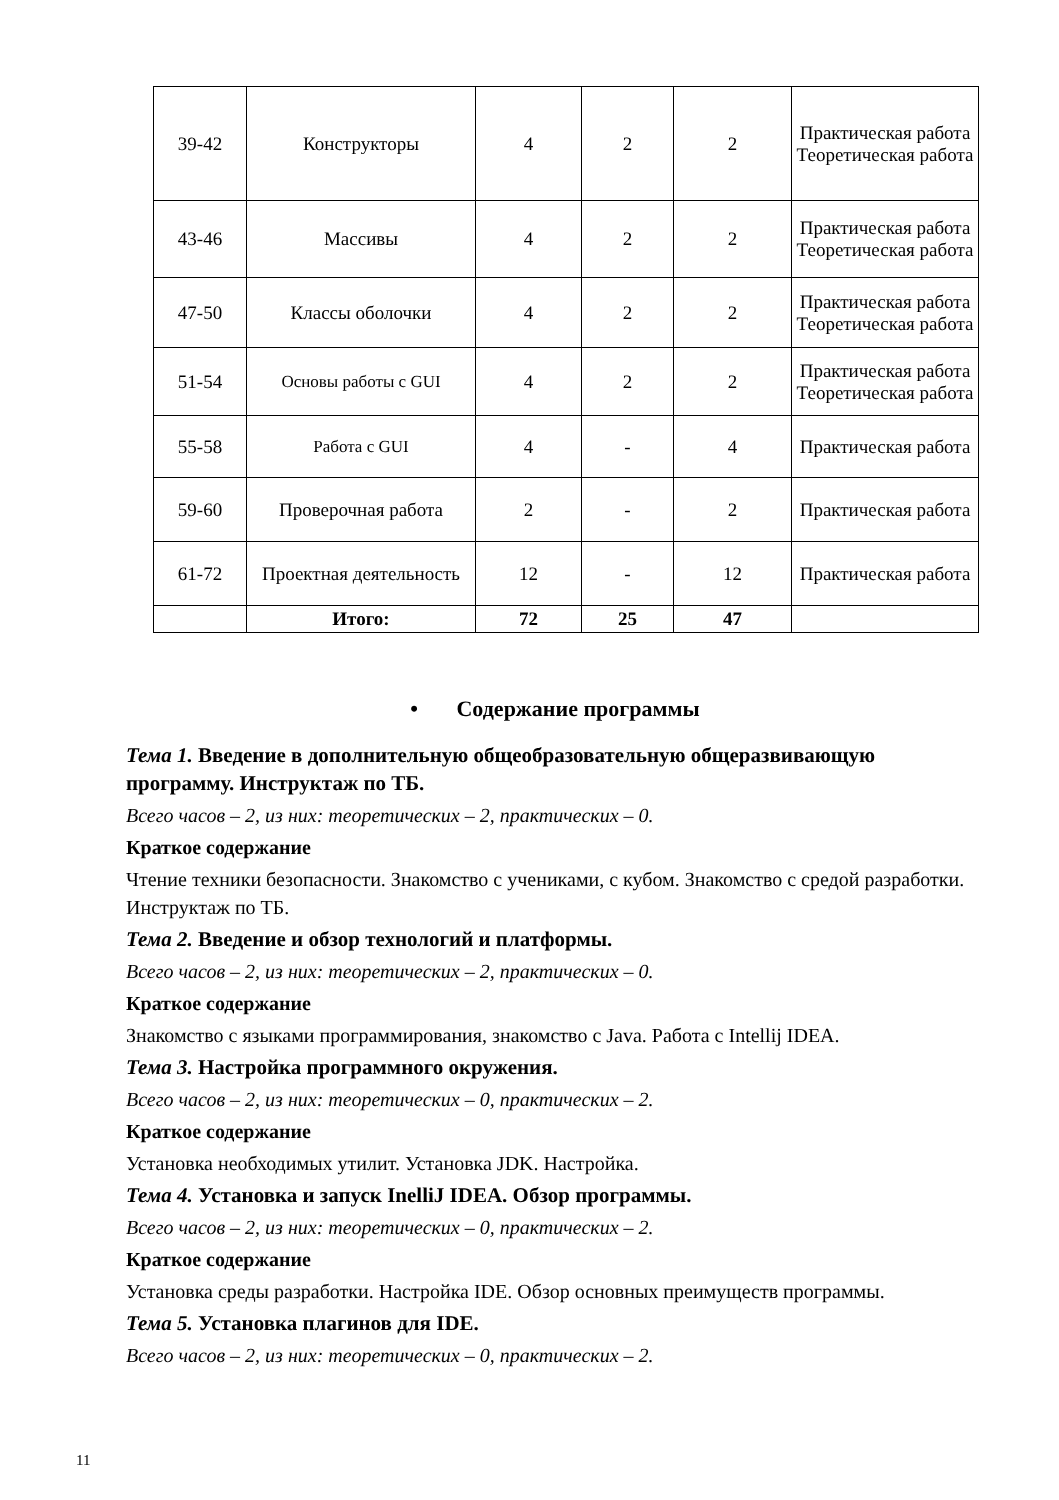| 39-42 | Конструкторы | 4 | 2 | 2 | Практическая работа Теоретическая работа |
| 43-46 | Массивы | 4 | 2 | 2 | Практическая работа Теоретическая работа |
| 47-50 | Классы оболочки | 4 | 2 | 2 | Практическая работа Теоретическая работа |
| 51-54 | Основы работы с GUI | 4 | 2 | 2 | Практическая работа Теоретическая работа |
| 55-58 | Работа с GUI | 4 | - | 4 | Практическая работа |
| 59-60 | Проверочная работа | 2 | - | 2 | Практическая работа |
| 61-72 | Проектная деятельность | 12 | - | 12 | Практическая работа |
| | Итого: | 72 | 25 | 47 | |
• Содержание программы
Тема 1. Введение в дополнительную общеобразовательную общеразвивающую программу. Инструктаж по ТБ.
Всего часов – 2, из них: теоретических – 2, практических – 0.
Краткое содержание
Чтение техники безопасности. Знакомство с учениками, с кубом. Знакомство с средой разработки. Инструктаж по ТБ.
Тема 2. Введение и обзор технологий и платформы.
Всего часов – 2, из них: теоретических – 2, практических – 0.
Краткое содержание
Знакомство с языками программирования, знакомство с Java. Работа с Intellij IDEA.
Тема 3. Настройка программного окружения.
Всего часов – 2, из них: теоретических – 0, практических – 2.
Краткое содержание
Установка необходимых утилит. Установка JDK. Настройка.
Тема 4. Установка и запуск InelliJ IDEA. Обзор программы.
Всего часов – 2, из них: теоретических – 0, практических – 2.
Краткое содержание
Установка среды разработки. Настройка IDE. Обзор основных преимуществ программы.
Тема 5. Установка плагинов для IDE.
Всего часов – 2, из них: теоретических – 0, практических – 2.
11